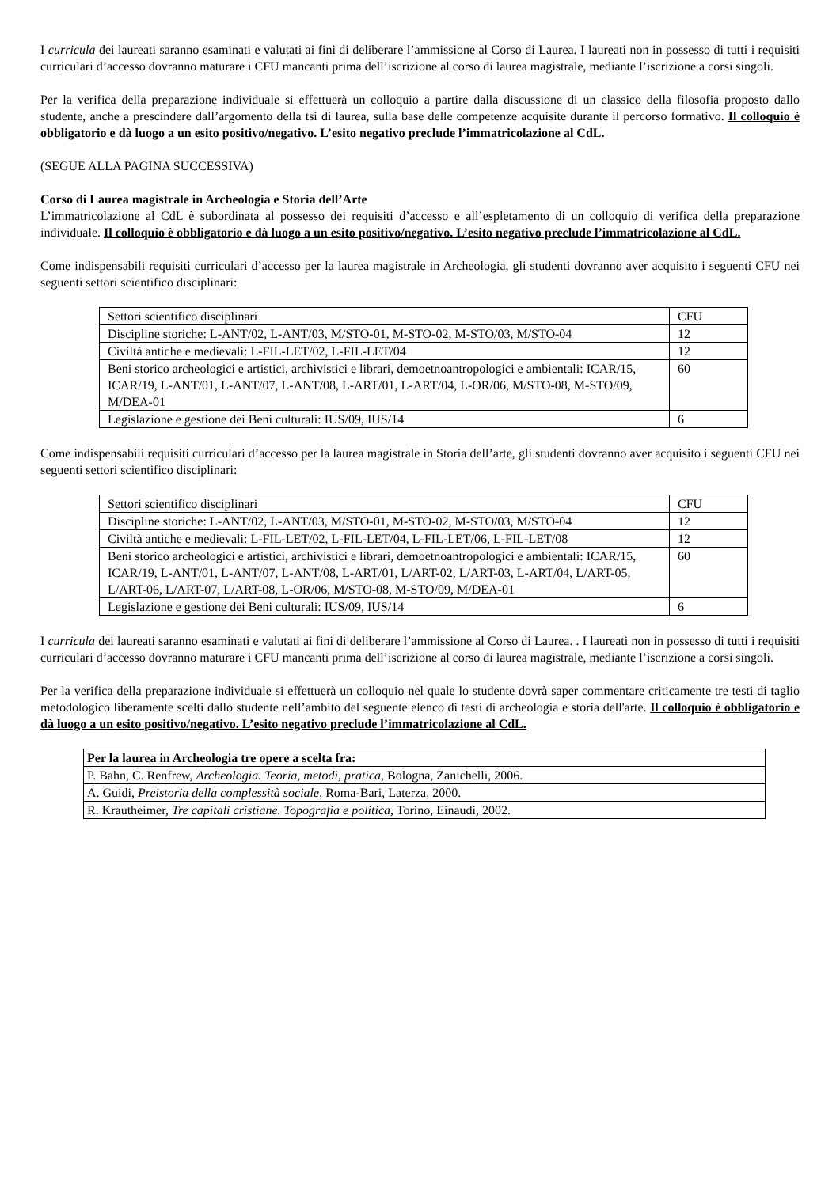I curricula dei laureati saranno esaminati e valutati ai fini di deliberare l’ammissione al Corso di Laurea. I laureati non in possesso di tutti i requisiti curriculari d’accesso dovranno maturare i CFU mancanti prima dell’iscrizione al corso di laurea magistrale, mediante l’iscrizione a corsi singoli.
Per la verifica della preparazione individuale si effettuerà un colloquio a partire dalla discussione di un classico della filosofia proposto dallo studente, anche a prescindere dall’argomento della tsi di laurea, sulla base delle competenze acquisite durante il percorso formativo. Il colloquio è obbligatorio e dà luogo a un esito positivo/negativo. L’esito negativo preclude l’immatricolazione al CdL.
(SEGUE ALLA PAGINA SUCCESSIVA)
Corso di Laurea magistrale in Archeologia e Storia dell’Arte
L’immatricolazione al CdL è subordinata al possesso dei requisiti d’accesso e all’espletamento di un colloquio di verifica della preparazione individuale. Il colloquio è obbligatorio e dà luogo a un esito positivo/negativo. L’esito negativo preclude l’immatricolazione al CdL.
Come indispensabili requisiti curriculari d’accesso per la laurea magistrale in Archeologia, gli studenti dovranno aver acquisito i seguenti CFU nei seguenti settori scientifico disciplinari:
| Settori scientifico disciplinari | CFU |
| Discipline storiche: L-ANT/02, L-ANT/03, M/STO-01, M-STO-02, M-STO/03, M/STO-04 | 12 |
| Civiltà antiche e medievali: L-FIL-LET/02, L-FIL-LET/04 | 12 |
| Beni storico archeologici e artistici, archivistici e librari, demoetnoantropologici e ambientali: ICAR/15, ICAR/19, L-ANT/01, L-ANT/07, L-ANT/08, L-ART/01, L-ART/04, L-OR/06, M/STO-08, M-STO/09, M/DEA-01 | 60 |
| Legislazione e gestione dei Beni culturali: IUS/09, IUS/14 | 6 |
Come indispensabili requisiti curriculari d’accesso per la laurea magistrale in Storia dell’arte, gli studenti dovranno aver acquisito i seguenti CFU nei seguenti settori scientifico disciplinari:
| Settori scientifico disciplinari | CFU |
| Discipline storiche: L-ANT/02, L-ANT/03, M/STO-01, M-STO-02, M-STO/03, M/STO-04 | 12 |
| Civiltà antiche e medievali: L-FIL-LET/02, L-FIL-LET/04, L-FIL-LET/06, L-FIL-LET/08 | 12 |
| Beni storico archeologici e artistici, archivistici e librari, demoetnoantropologici e ambientali: ICAR/15, ICAR/19, L-ANT/01, L-ANT/07, L-ANT/08, L-ART/01, L/ART-02, L/ART-03, L-ART/04, L/ART-05, L/ART-06, L/ART-07, L/ART-08, L-OR/06, M/STO-08, M-STO/09, M/DEA-01 | 60 |
| Legislazione e gestione dei Beni culturali: IUS/09, IUS/14 | 6 |
I curricula dei laureati saranno esaminati e valutati ai fini di deliberare l’ammissione al Corso di Laurea. . I laureati non in possesso di tutti i requisiti curriculari d’accesso dovranno maturare i CFU mancanti prima dell’iscrizione al corso di laurea magistrale, mediante l’iscrizione a corsi singoli.
Per la verifica della preparazione individuale si effettuerà un colloquio nel quale lo studente dovrà saper commentare criticamente tre testi di taglio metodologico liberamente scelti dallo studente nell’ambito del seguente elenco di testi di archeologia e storia dell'arte. Il colloquio è obbligatorio e dà luogo a un esito positivo/negativo. L’esito negativo preclude l’immatricolazione al CdL.
| Per la laurea in Archeologia tre opere a scelta fra: |
| P. Bahn, C. Renfrew, Archeologia. Teoria, metodi, pratica , Bologna, Zanichelli, 2006. |
| A. Guidi, Preistoria della complessità sociale , Roma-Bari, Laterza, 2000. |
| R. Krautheimer, Tre capitali cristiane. Topografia e politica , Torino, Einaudi, 2002. |